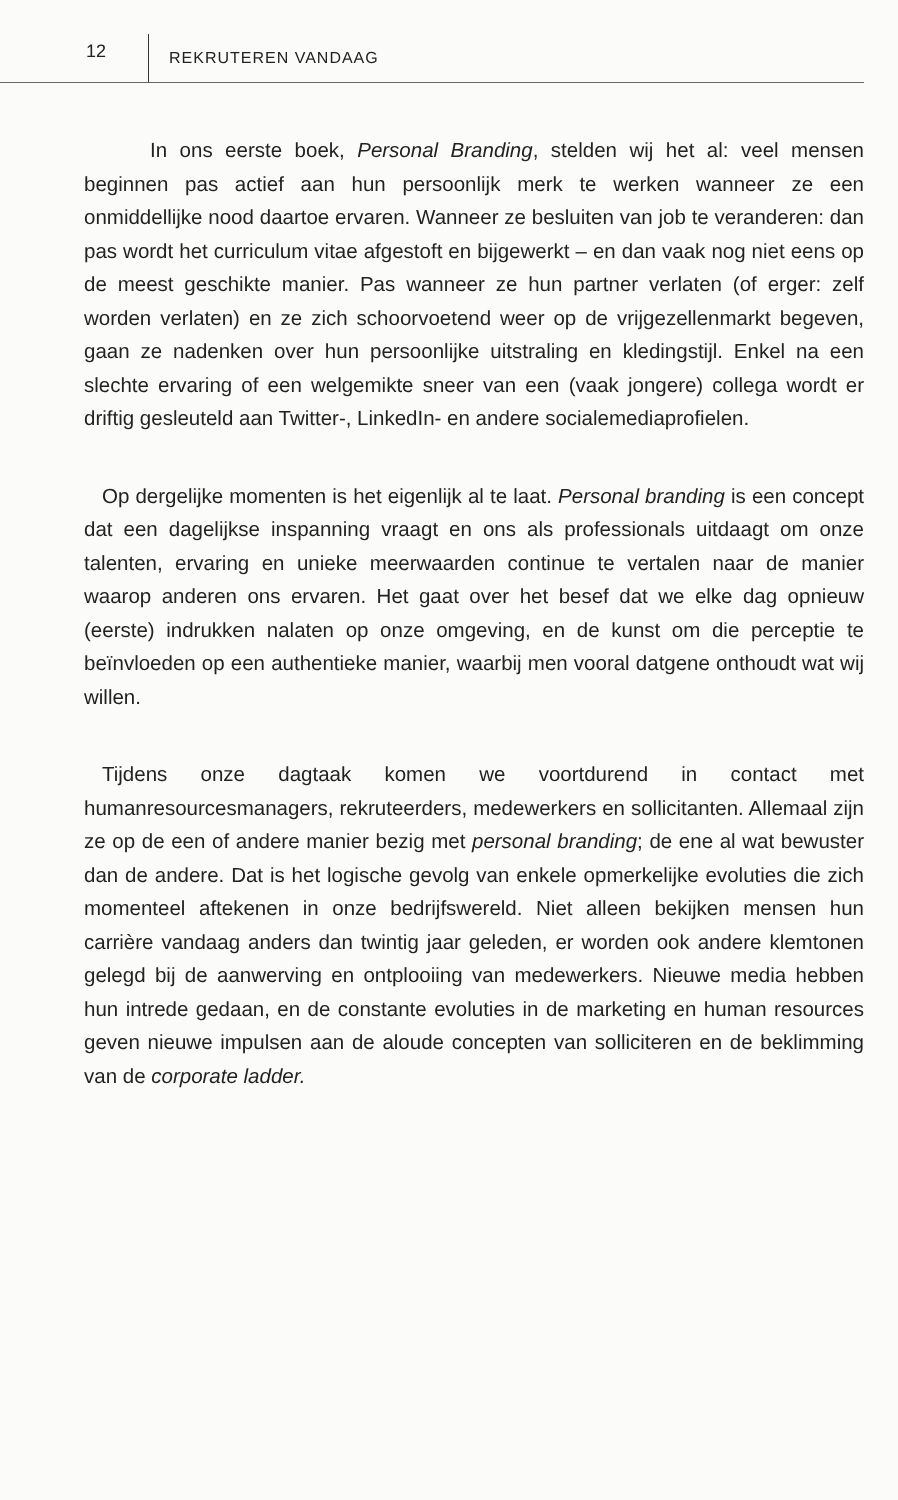12
REKRUTEREN VANDAAG
In ons eerste boek, Personal Branding, stelden wij het al: veel mensen beginnen pas actief aan hun persoonlijk merk te werken wanneer ze een onmiddellijke nood daartoe ervaren. Wanneer ze besluiten van job te veranderen: dan pas wordt het curriculum vitae afgestoft en bijgewerkt – en dan vaak nog niet eens op de meest geschikte manier. Pas wanneer ze hun partner verlaten (of erger: zelf worden verlaten) en ze zich schoorvoetend weer op de vrijgezellenmarkt begeven, gaan ze nadenken over hun persoonlijke uitstraling en kledingstijl. Enkel na een slechte ervaring of een welgemikte sneer van een (vaak jongere) collega wordt er driftig gesleuteld aan Twitter-, LinkedIn- en andere socialemediaprofielen.
Op dergelijke momenten is het eigenlijk al te laat. Personal branding is een concept dat een dagelijkse inspanning vraagt en ons als professionals uitdaagt om onze talenten, ervaring en unieke meerwaarden continue te vertalen naar de manier waarop anderen ons ervaren. Het gaat over het besef dat we elke dag opnieuw (eerste) indrukken nalaten op onze omgeving, en de kunst om die perceptie te beïnvloeden op een authentieke manier, waarbij men vooral datgene onthoudt wat wij willen.
Tijdens onze dagtaak komen we voortdurend in contact met humanresourcesmanagers, rekruteerders, medewerkers en sollicitanten. Allemaal zijn ze op de een of andere manier bezig met personal branding; de ene al wat bewuster dan de andere. Dat is het logische gevolg van enkele opmerkelijke evoluties die zich momenteel aftekenen in onze bedrijfswereld. Niet alleen bekijken mensen hun carrière vandaag anders dan twintig jaar geleden, er worden ook andere klemtonen gelegd bij de aanwerving en ontplooiing van medewerkers. Nieuwe media hebben hun intrede gedaan, en de constante evoluties in de marketing en human resources geven nieuwe impulsen aan de aloude concepten van solliciteren en de beklimming van de corporate ladder.